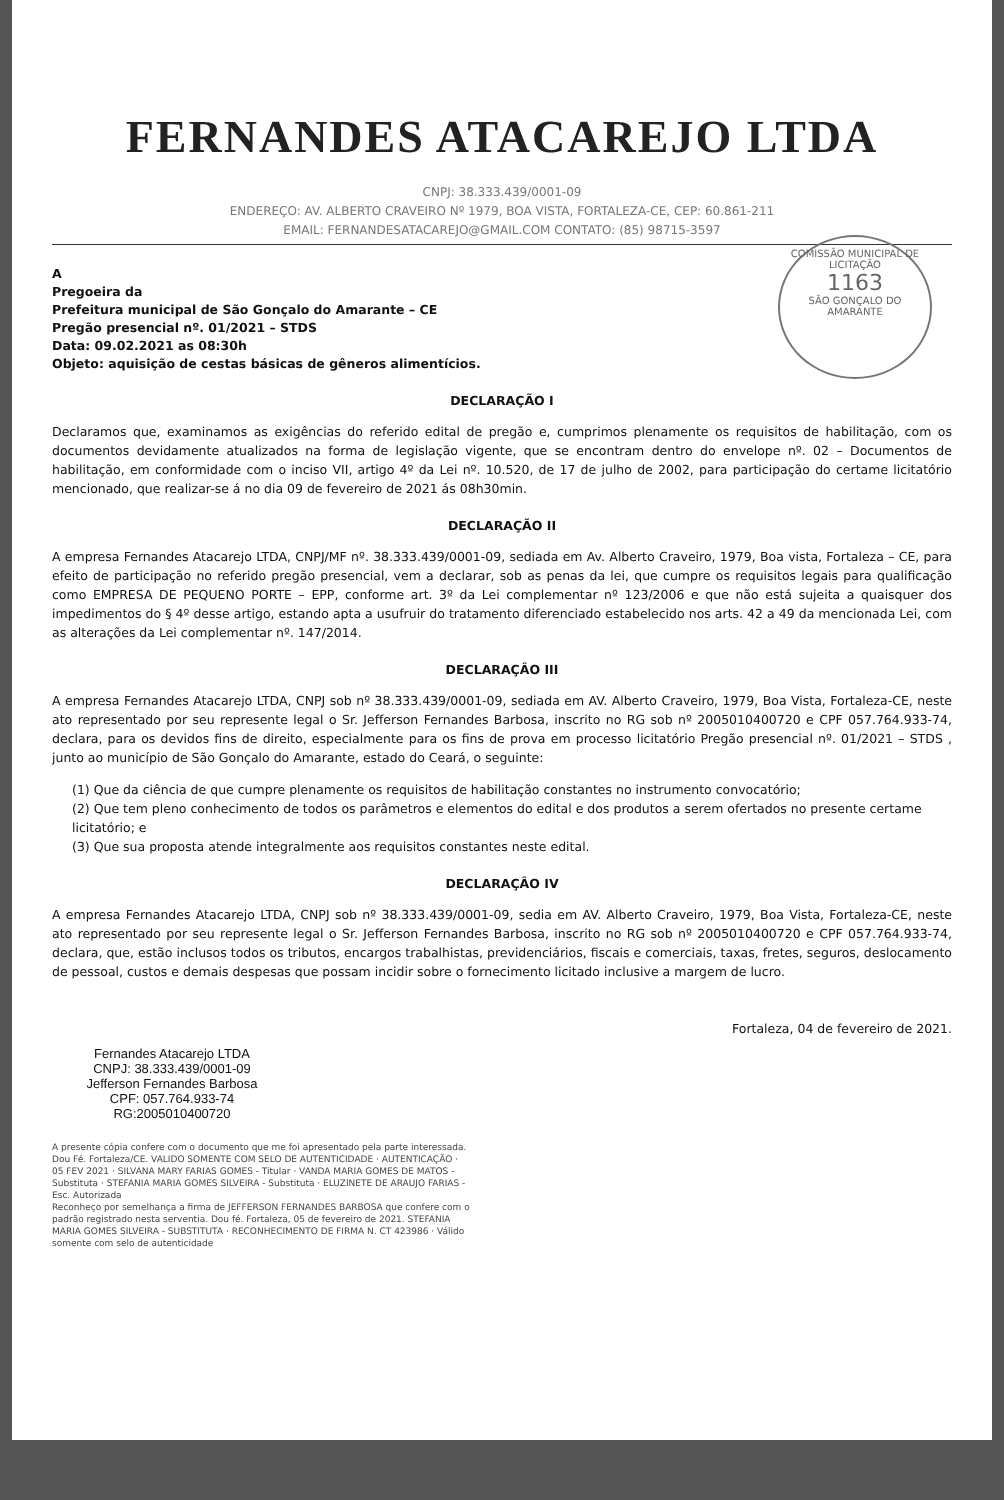FERNANDES ATACAREJO LTDA
CNPJ: 38.333.439/0001-09
ENDEREÇO: AV. ALBERTO CRAVEIRO Nº 1979, BOA VISTA, FORTALEZA-CE, CEP: 60.861-211
EMAIL: FERNANDESATACAREJO@GMAIL.COM CONTATO: (85) 98715-3597
COMISSÃO MUNICIPAL DE LICITAÇÃO
1163
SÃO GONÇALO DO AMARANTE
A
Pregoeira da
Prefeitura municipal de São Gonçalo do Amarante – CE
Pregão presencial nº. 01/2021 – STDS
Data: 09.02.2021 as 08:30h
Objeto: aquisição de cestas básicas de gêneros alimentícios.
DECLARAÇÃO I
Declaramos que, examinamos as exigências do referido edital de pregão e, cumprimos plenamente os requisitos de habilitação, com os documentos devidamente atualizados na forma de legislação vigente, que se encontram dentro do envelope nº. 02 – Documentos de habilitação, em conformidade com o inciso VII, artigo 4º da Lei nº. 10.520, de 17 de julho de 2002, para participação do certame licitatório mencionado, que realizar-se á no dia 09 de fevereiro de 2021 ás 08h30min.
DECLARAÇÃO II
A empresa Fernandes Atacarejo LTDA, CNPJ/MF nº. 38.333.439/0001-09, sediada em Av. Alberto Craveiro, 1979, Boa vista, Fortaleza – CE, para efeito de participação no referido pregão presencial, vem a declarar, sob as penas da lei, que cumpre os requisitos legais para qualificação como EMPRESA DE PEQUENO PORTE – EPP, conforme art. 3º da Lei complementar nº 123/2006 e que não está sujeita a quaisquer dos impedimentos do § 4º desse artigo, estando apta a usufruir do tratamento diferenciado estabelecido nos arts. 42 a 49 da mencionada Lei, com as alterações da Lei complementar nº. 147/2014.
DECLARAÇÂO III
A empresa Fernandes Atacarejo LTDA, CNPJ sob nº 38.333.439/0001-09, sediada em AV. Alberto Craveiro, 1979, Boa Vista, Fortaleza-CE, neste ato representado por seu represente legal o Sr. Jefferson Fernandes Barbosa, inscrito no RG sob nº 2005010400720 e CPF 057.764.933-74, declara, para os devidos fins de direito, especialmente para os fins de prova em processo licitatório Pregão presencial nº. 01/2021 – STDS , junto ao município de São Gonçalo do Amarante, estado do Ceará, o seguinte:
(1) Que da ciência de que cumpre plenamente os requisitos de habilitação constantes no instrumento convocatório;
(2) Que tem pleno conhecimento de todos os parâmetros e elementos do edital e dos produtos a serem ofertados no presente certame licitatório; e
(3) Que sua proposta atende integralmente aos requisitos constantes neste edital.
DECLARAÇÂO IV
A empresa Fernandes Atacarejo LTDA, CNPJ sob nº 38.333.439/0001-09, sedia em AV. Alberto Craveiro, 1979, Boa Vista, Fortaleza-CE, neste ato representado por seu represente legal o Sr. Jefferson Fernandes Barbosa, inscrito no RG sob nº 2005010400720 e CPF 057.764.933-74, declara, que, estão inclusos todos os tributos, encargos trabalhistas, previdenciários, fiscais e comerciais, taxas, fretes, seguros, deslocamento de pessoal, custos e demais despesas que possam incidir sobre o fornecimento licitado inclusive a margem de lucro.
Fortaleza, 04 de fevereiro de 2021.
Fernandes Atacarejo LTDA
CNPJ: 38.333.439/0001-09
Jefferson Fernandes Barbosa
CPF: 057.764.933-74
RG:2005010400720
A presente cópia confere com o documento que me foi apresentado pela parte interessada. Dou Fé. Fortaleza/CE. VALIDO SOMENTE COM SELO DE AUTENTICIDADE · AUTENTICAÇÃO · 05 FEV 2021 · SILVANA MARY FARIAS GOMES - Titular · VANDA MARIA GOMES DE MATOS - Substituta · STEFANIA MARIA GOMES SILVEIRA - Substituta · ELUZINETE DE ARAUJO FARIAS - Esc. Autorizada
Reconheço por semelhança a firma de JEFFERSON FERNANDES BARBOSA que confere com o padrão registrado nesta serventia. Dou fé. Fortaleza, 05 de fevereiro de 2021. STEFANIA MARIA GOMES SILVEIRA - SUBSTITUTA · RECONHECIMENTO DE FIRMA N. CT 423986 · Válido somente com selo de autenticidade